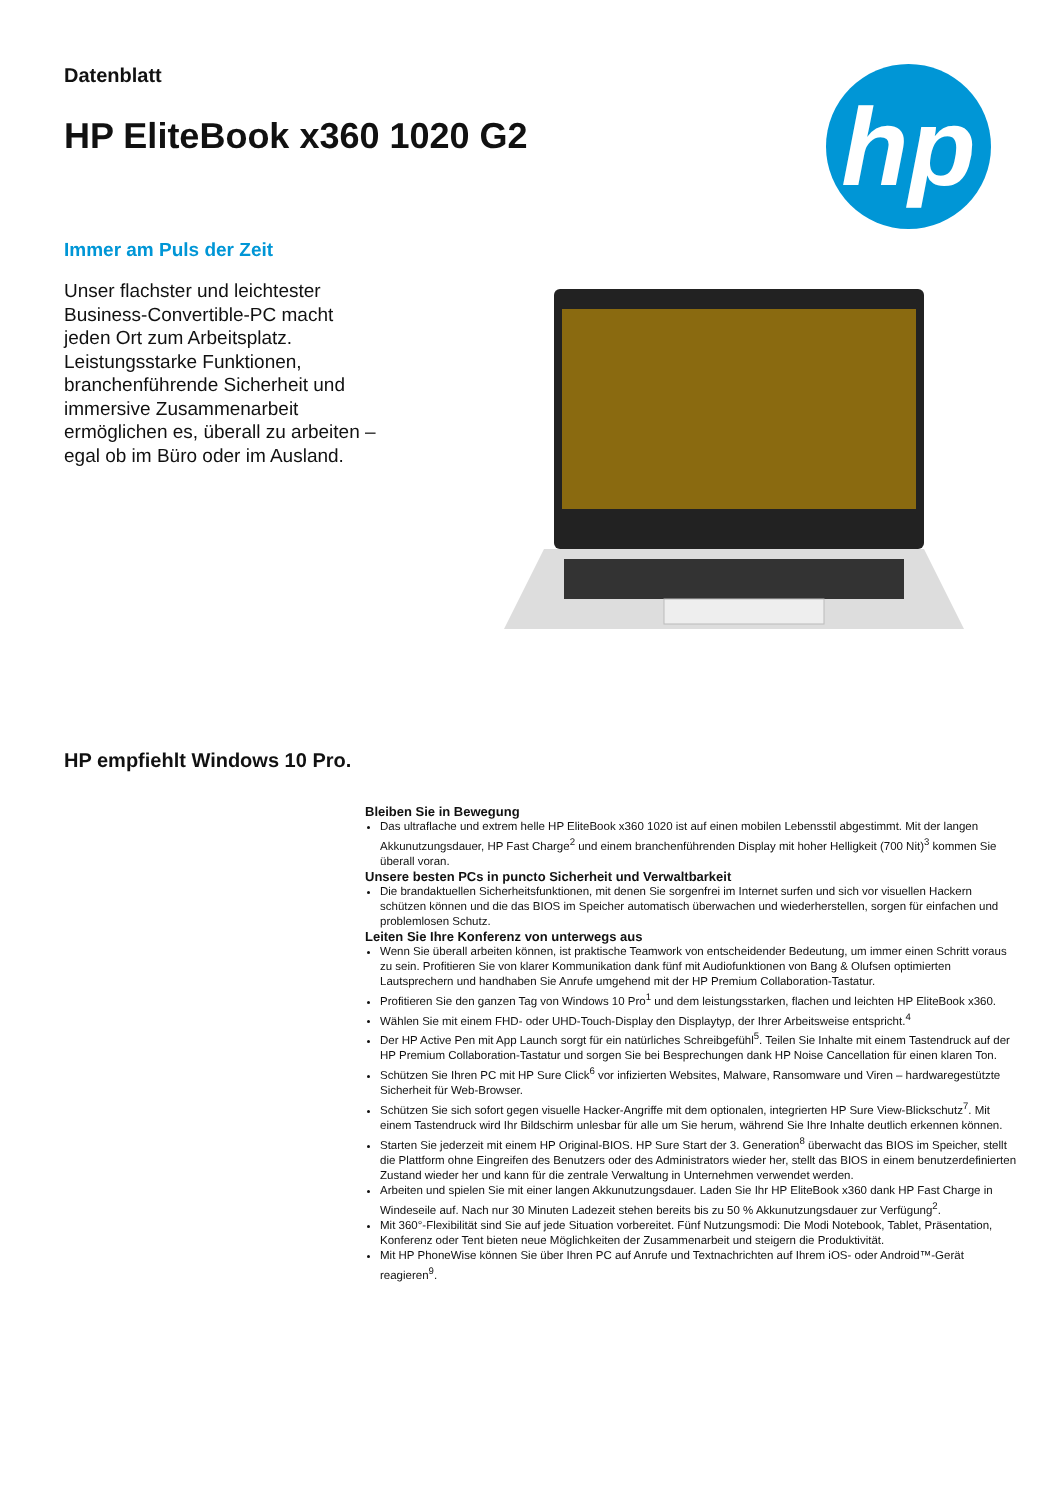Datenblatt
HP EliteBook x360 1020 G2
hp
Immer am Puls der Zeit
Unser flachster und leichtester Business-Convertible-PC macht jeden Ort zum Arbeitsplatz. Leistungsstarke Funktionen, branchenführende Sicherheit und immersive Zusammenarbeit ermöglichen es, überall zu arbeiten – egal ob im Büro oder im Ausland.
HP empfiehlt Windows 10 Pro.
Bleiben Sie in Bewegung
Das ultraflache und extrem helle HP EliteBook x360 1020 ist auf einen mobilen Lebensstil abgestimmt. Mit der langen Akkunutzungsdauer, HP Fast Charge<sup>2</sup> und einem branchenführenden Display mit hoher Helligkeit (700 Nit)<sup>3</sup> kommen Sie überall voran.
Unsere besten PCs in puncto Sicherheit und Verwaltbarkeit
Die brandaktuellen Sicherheitsfunktionen, mit denen Sie sorgenfrei im Internet surfen und sich vor visuellen Hackern schützen können und die das BIOS im Speicher automatisch überwachen und wiederherstellen, sorgen für einfachen und problemlosen Schutz.
Leiten Sie Ihre Konferenz von unterwegs aus
Wenn Sie überall arbeiten können, ist praktische Teamwork von entscheidender Bedeutung, um immer einen Schritt voraus zu sein. Profitieren Sie von klarer Kommunikation dank fünf mit Audiofunktionen von Bang & Olufsen optimierten Lautsprechern und handhaben Sie Anrufe umgehend mit der HP Premium Collaboration-Tastatur.
Profitieren Sie den ganzen Tag von Windows 10 Pro<sup>1</sup> und dem leistungsstarken, flachen und leichten HP EliteBook x360.
Wählen Sie mit einem FHD- oder UHD-Touch-Display den Displaytyp, der Ihrer Arbeitsweise entspricht.<sup>4</sup>
Der HP Active Pen mit App Launch sorgt für ein natürliches Schreibgefühl<sup>5</sup>. Teilen Sie Inhalte mit einem Tastendruck auf der HP Premium Collaboration-Tastatur und sorgen Sie bei Besprechungen dank HP Noise Cancellation für einen klaren Ton.
Schützen Sie Ihren PC mit HP Sure Click<sup>6</sup> vor infizierten Websites, Malware, Ransomware und Viren – hardwaregestützte Sicherheit für Web-Browser.
Schützen Sie sich sofort gegen visuelle Hacker-Angriffe mit dem optionalen, integrierten HP Sure View-Blickschutz<sup>7</sup>. Mit einem Tastendruck wird Ihr Bildschirm unlesbar für alle um Sie herum, während Sie Ihre Inhalte deutlich erkennen können.
Starten Sie jederzeit mit einem HP Original-BIOS. HP Sure Start der 3. Generation<sup>8</sup> überwacht das BIOS im Speicher, stellt die Plattform ohne Eingreifen des Benutzers oder des Administrators wieder her, stellt das BIOS in einem benutzerdefinierten Zustand wieder her und kann für die zentrale Verwaltung in Unternehmen verwendet werden.
Arbeiten und spielen Sie mit einer langen Akkunutzungsdauer. Laden Sie Ihr HP EliteBook x360 dank HP Fast Charge in Windeseile auf. Nach nur 30 Minuten Ladezeit stehen bereits bis zu 50 % Akkunutzungsdauer zur Verfügung<sup>2</sup>.
Mit 360°-Flexibilität sind Sie auf jede Situation vorbereitet. Fünf Nutzungsmodi: Die Modi Notebook, Tablet, Präsentation, Konferenz oder Tent bieten neue Möglichkeiten der Zusammenarbeit und steigern die Produktivität.
Mit HP PhoneWise können Sie über Ihren PC auf Anrufe und Textnachrichten auf Ihrem iOS- oder Android™-Gerät reagieren<sup>9</sup>.